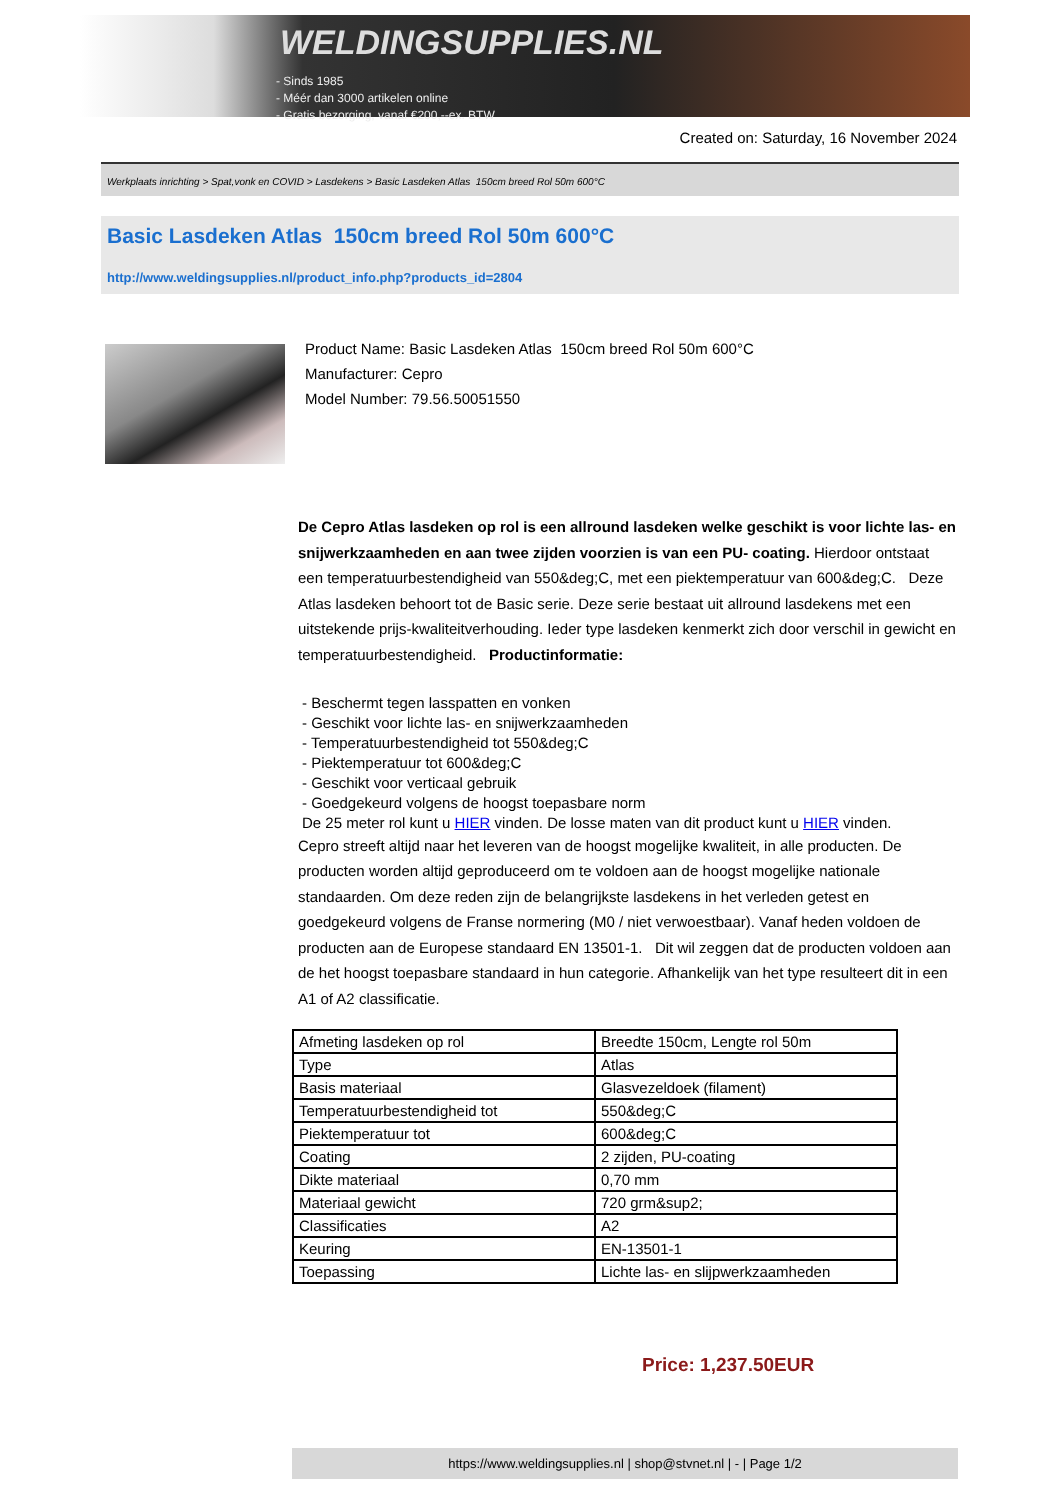WELDINGSUPPLIES.NL
- Sinds 1985
- Méér dan 3000 artikelen online
- Gratis bezorging, vanaf €200,--ex. BTW
Created on: Saturday, 16 November 2024
Werkplaats inrichting > Spat,vonk en COVID > Lasdekens > Basic Lasdeken Atlas 150cm breed Rol 50m 600°C
Basic Lasdeken Atlas 150cm breed Rol 50m 600°C
http://www.weldingsupplies.nl/product_info.php?products_id=2804
Product Name: Basic Lasdeken Atlas 150cm breed Rol 50m 600°C
Manufacturer: Cepro
Model Number: 79.56.50051550
De Cepro Atlas lasdeken op rol is een allround lasdeken welke geschikt is voor lichte las- en snijwerkzaamheden en aan twee zijden voorzien is van een PU- coating. Hierdoor ontstaat een temperatuurbestendigheid van 550&deg;C, met een piektemperatuur van 600&deg;C. Deze Atlas lasdeken behoort tot de Basic serie. Deze serie bestaat uit allround lasdekens met een uitstekende prijs-kwaliteitverhouding. Ieder type lasdeken kenmerkt zich door verschil in gewicht en temperatuurbestendigheid. Productinformatie:
- Beschermt tegen lasspatten en vonken
- Geschikt voor lichte las- en snijwerkzaamheden
- Temperatuurbestendigheid tot 550&deg;C
- Piektemperatuur tot 600&deg;C
- Geschikt voor verticaal gebruik
- Goedgekeurd volgens de hoogst toepasbare norm
De 25 meter rol kunt u HIER vinden. De losse maten van dit product kunt u HIER vinden.
Cepro streeft altijd naar het leveren van de hoogst mogelijke kwaliteit, in alle producten. De producten worden altijd geproduceerd om te voldoen aan de hoogst mogelijke nationale standaarden. Om deze reden zijn de belangrijkste lasdekens in het verleden getest en goedgekeurd volgens de Franse normering (M0 / niet verwoestbaar). Vanaf heden voldoen de producten aan de Europese standaard EN 13501-1. Dit wil zeggen dat de producten voldoen aan de het hoogst toepasbare standaard in hun categorie. Afhankelijk van het type resulteert dit in een A1 of A2 classificatie.
| Afmeting lasdeken op rol | Breedte 150cm, Lengte rol 50m |
| Type | Atlas |
| Basis materiaal | Glasvezeldoek (filament) |
| Temperatuurbestendigheid tot | 550&deg;C |
| Piektemperatuur tot | 600&deg;C |
| Coating | 2 zijden, PU-coating |
| Dikte materiaal | 0,70 mm |
| Materiaal gewicht | 720 grm&sup2; |
| Classificaties | A2 |
| Keuring | EN-13501-1 |
| Toepassing | Lichte las- en slijpwerkzaamheden |
Price: 1,237.50EUR
https://www.weldingsupplies.nl | shop@stvnet.nl | - | Page 1/2